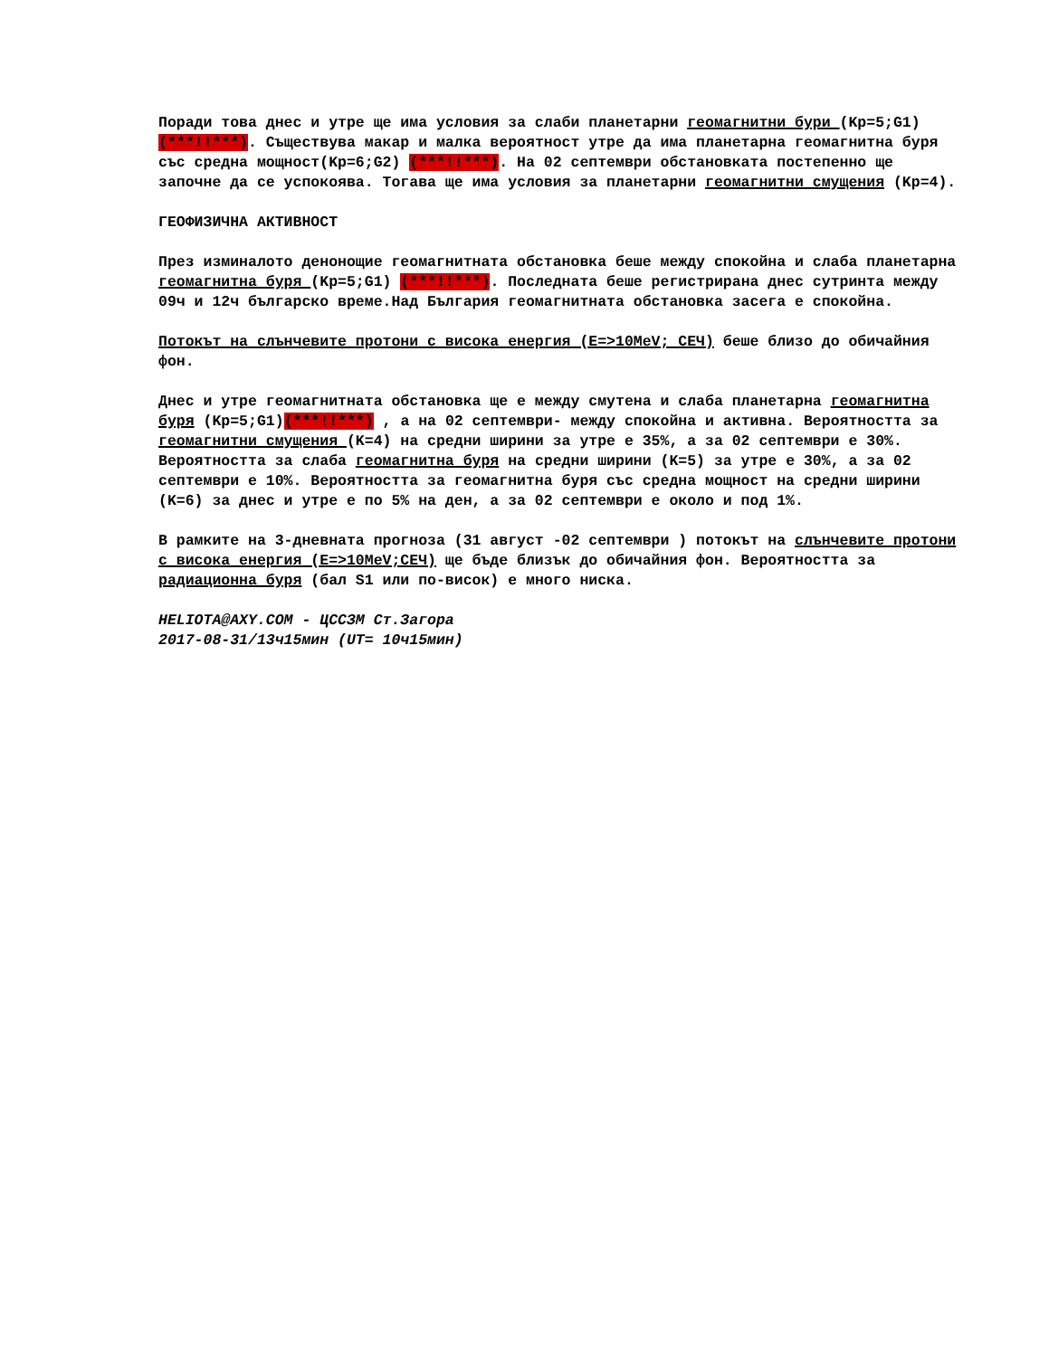Поради това днес и утре ще има условия за слаби планетарни геомагнитни бури (Kp=5;G1) (***!!***). Съществува макар и малка вероятност утре да има планетарна геомагнитна буря със средна мощност(Kp=6;G2) (***!!***). На 02 септември обстановката постепенно ще започне да се успокоява. Тогава ще има условия за планетарни геомагнитни смущения (Kp=4).
ГЕОФИЗИЧНА АКТИВНОСТ
През изминалото денонощие геомагнитната обстановка беше между спокойна и слаба планетарна геомагнитна буря (Kp=5;G1) (***!!***). Последната беше регистрирана днес сутринта между 09ч и 12ч българско време.Над България геомагнитната обстановка засега е спокойна.
Потокът на слънчевите протони с висока енергия (E=>10MeV; СЕЧ) беше близо до обичайния фон.
Днес и утре геомагнитната обстановка ще е между смутена и слаба планетарна геомагнитна буря (Kp=5;G1)(***!!***) , а на 02 септември- между спокойна и активна. Вероятността за геомагнитни смущения (K=4) на средни ширини за утре е 35%, а за 02 септември е 30%. Вероятността за слаба геомагнитна буря на средни ширини (K=5) за утре е 30%, а за 02 септември е 10%. Вероятността за геомагнитна буря със средна мощност на средни ширини (K=6) за днес и утре е по 5% на ден, а за 02 септември е около и под 1%.
В рамките на 3-дневната прогноза (31 август -02 септември ) потокът на слънчевите протони с висока енергия (E=>10MeV;СЕЧ) ще бъде близък до обичайния фон. Вероятността за радиационна буря (бал S1 или по-висок) е много ниска.
HELIOTA@AXY.COM - ЦССЗМ Ст.Загора
2017-08-31/13ч15мин (UT= 10ч15мин)